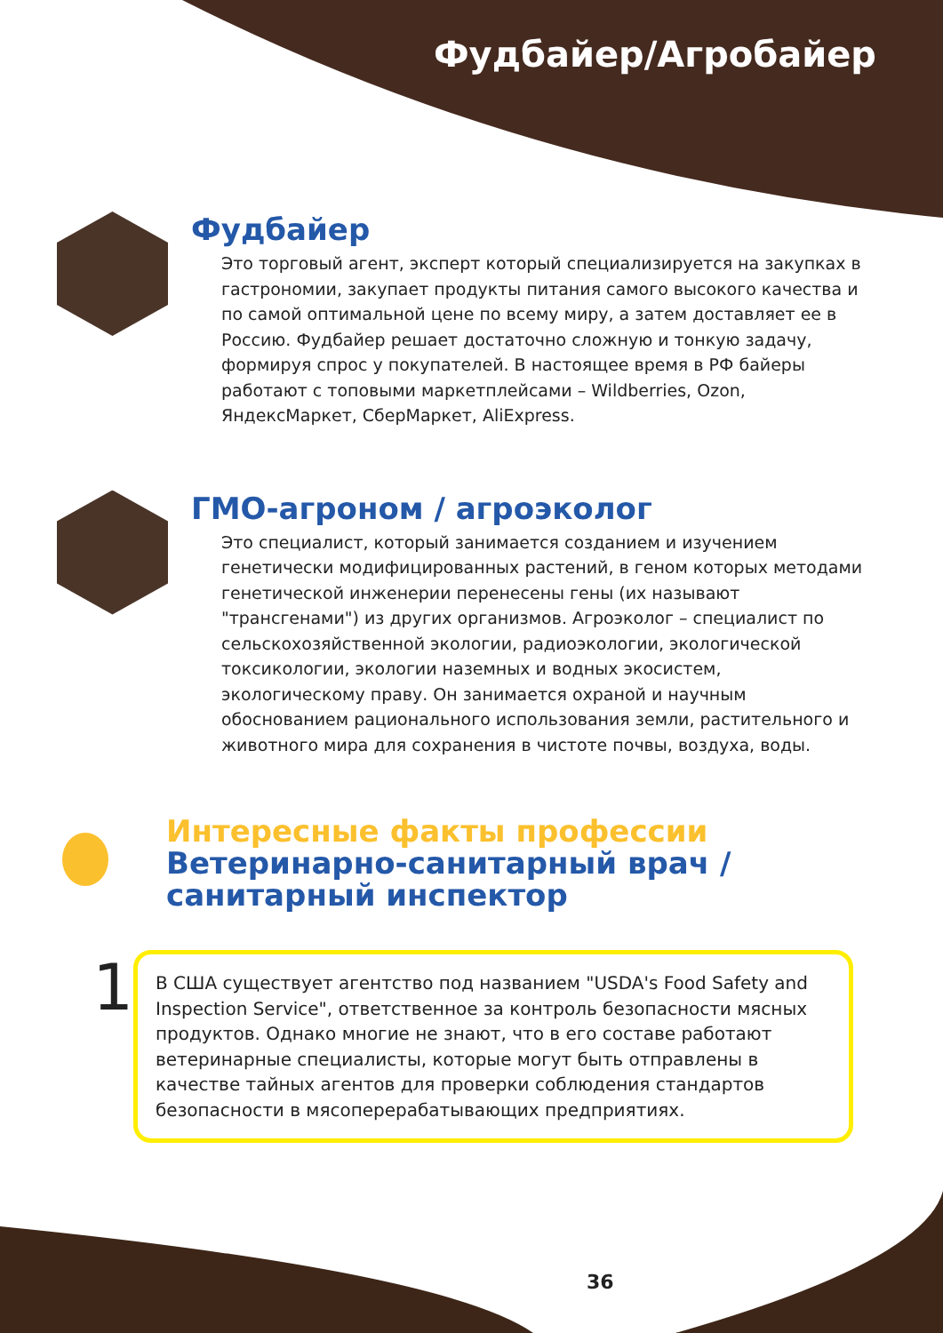Фудбайер/Агробайер
Фудбайер
Это торговый агент, эксперт который специализируется на закупках в гастрономии, закупает продукты питания самого высокого качества и по самой оптимальной цене по всему миру, а затем доставляет ее в Россию. Фудбайер решает достаточно сложную и тонкую задачу, формируя спрос у покупателей. В настоящее время в РФ байеры работают с топовыми маркетплейсами – Wildberries, Ozon, ЯндексМаркет, СберМаркет, AliExpress.
ГМО-агроном / агроэколог
Это специалист, который занимается созданием и изучением генетически модифицированных растений, в геном которых методами генетической инженерии перенесены гены (их называют "трансгенами") из других организмов. Агроэколог – специалист по сельскохозяйственной экологии, радиоэкологии, экологической токсикологии, экологии наземных и водных экосистем, экологическому праву. Он занимается охраной и научным обоснованием рационального использования земли, растительного и животного мира для сохранения в чистоте почвы, воздуха, воды.
Интересные факты профессии
Ветеринарно-санитарный врач /
санитарный инспектор
1
В США существует агентство под названием "USDA's Food Safety and Inspection Service", ответственное за контроль безопасности мясных продуктов. Однако многие не знают, что в его составе работают ветеринарные специалисты, которые могут быть отправлены в качестве тайных агентов для проверки соблюдения стандартов безопасности в мясоперерабатывающих предприятиях.
36